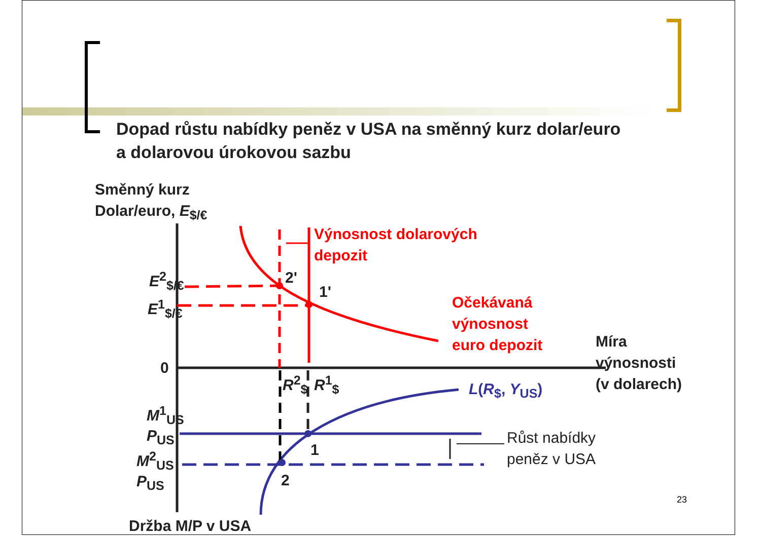Dopad růstu nabídky peněz v USA na směnný kurz dolar/euro
a dolarovou úrokovou sazbu
Směnný kurz
Dolar/euro, E<sub>$/€</sub>
Výnosnost dolarových
depozit
E<sup>2</sup><sub>$/€</sub>
E<sup>1</sup><sub>$/€</sub>
2'
1'
Očekávaná
výnosnost
euro depozit
Míra
výnosnosti
(v dolarech)
0
R<sup>2</sup><sub>$</sub> R<sup>1</sup><sub>$</sub> L(R<sub>$</sub>, Y<sub>US</sub>)
M<sup>1</sup><sub>US</sub>
P<sub>US</sub>
M<sup>2</sup><sub>US</sub>
P<sub>US</sub>
1
2
Růst nabídky
peněz v USA
Držba M/P v USA
23